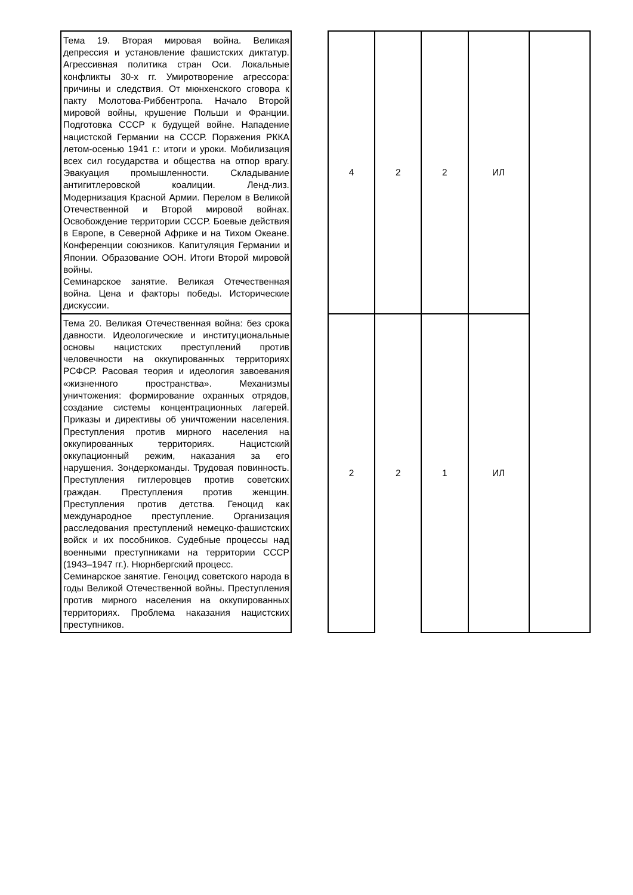| Тема 19. Вторая мировая война. Великая депрессия и установление фашистских диктатур. Агрессивная политика стран Оси. Локальные конфликты 30-х гг. Умиротворение агрессора: причины и следствия. От мюнхенского сговора к пакту Молотова-Риббентропа. Начало Второй мировой войны, крушение Польши и Франции. Подготовка СССР к будущей войне. Нападение нацистской Германии на СССР. Поражения РККА летом-осенью 1941 г.: итоги и уроки. Мобилизация всех сил государства и общества на отпор врагу. Эвакуация промышленности. Складывание антигитлеровской коалиции. Ленд-лиз. Модернизация Красной Армии. Перелом в Великой Отечественной и Второй мировой войнах. Освобождение территории СССР. Боевые действия в Европе, в Северной Африке и на Тихом Океане. Конференции союзников. Капитуляция Германии и Японии. Образование ООН. Итоги Второй мировой войны. Семинарское занятие. Великая Отечественная война. Цена и факторы победы. Исторические дискуссии. | | 4 | 2 | 2 | ИЛ | |
| Тема 20. Великая Отечественная война: без срока давности. Идеологические и институциональные основы нацистских преступлений против человечности на оккупированных территориях РСФСР. Расовая теория и идеология завоевания «жизненного пространства». Механизмы уничтожения: формирование охранных отрядов, создание системы концентрационных лагерей. Приказы и директивы об уничтожении населения. Преступления против мирного населения на оккупированных территориях. Нацистский оккупационный режим, наказания за его нарушения. Зондеркоманды. Трудовая повинность. Преступления гитлеровцев против советских граждан. Преступления против женщин. Преступления против детства. Геноцид как международное преступление. Организация расследования преступлений немецко-фашистских войск и их пособников. Судебные процессы над военными преступниками на территории СССР (1943–1947 гг.). Нюрнбергский процесс. Семинарское занятие. Геноцид советского народа в годы Великой Отечественной войны. Преступления против мирного населения на оккупированных территориях. Проблема наказания нацистских преступников. | | 2 | 2 | 1 | ИЛ | |